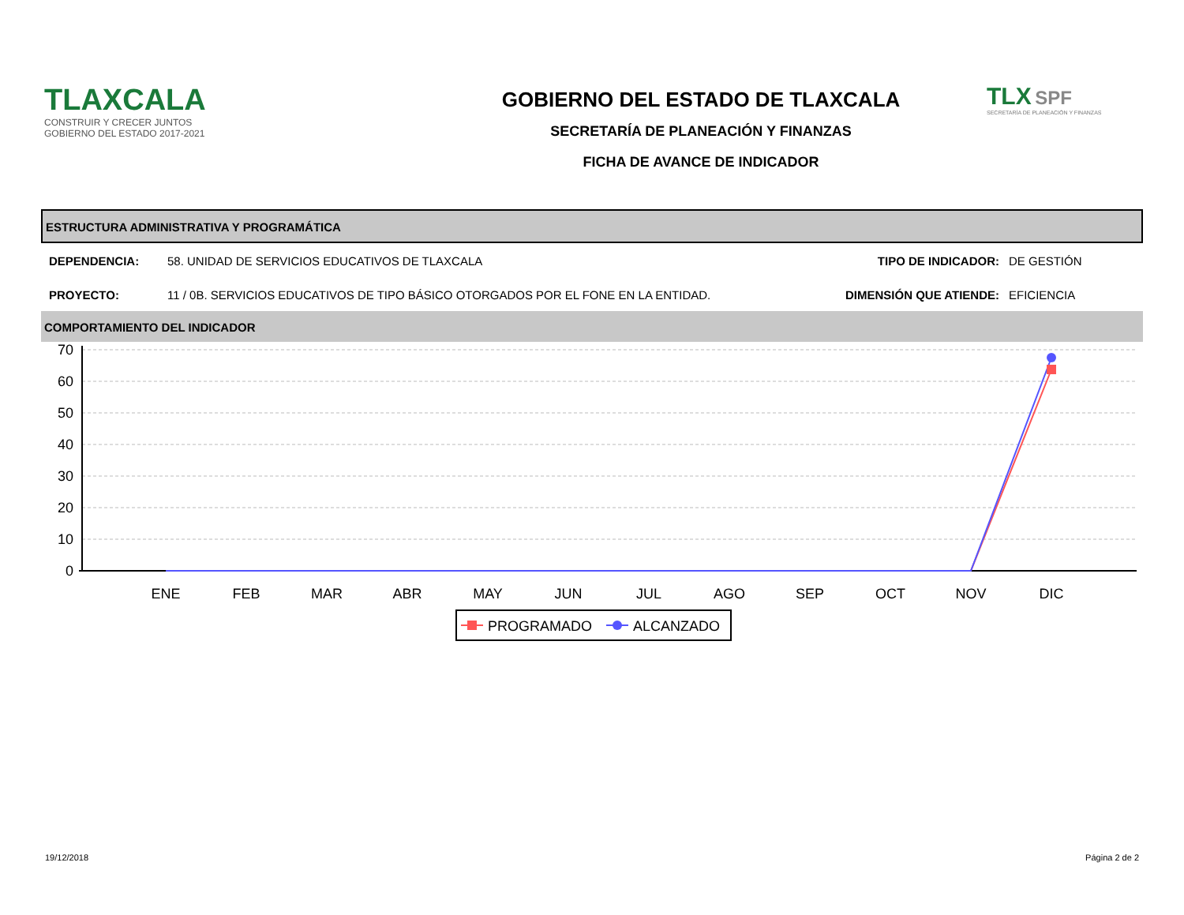TLAXCALA
CONSTRUIR Y CRECER JUNTOS
GOBIERNO DEL ESTADO 2017-2021
GOBIERNO DEL ESTADO DE TLAXCALA
SECRETARÍA DE PLANEACIÓN Y FINANZAS
FICHA DE AVANCE DE INDICADOR
TLX SPF
SECRETARÍA DE PLANEACIÓN Y FINANZAS
ESTRUCTURA ADMINISTRATIVA Y PROGRAMÁTICA
DEPENDENCIA: 58. UNIDAD DE SERVICIOS EDUCATIVOS DE TLAXCALA
TIPO DE INDICADOR: DE GESTIÓN
PROYECTO: 11 / 0B. SERVICIOS EDUCATIVOS DE TIPO BÁSICO OTORGADOS POR EL FONE EN LA ENTIDAD.
DIMENSIÓN QUE ATIENDE: EFICIENCIA
COMPORTAMIENTO DEL INDICADOR
70
60
50
40
30
20
10
0
ENE
FEB
MAR
ABR
MAY
JUN
JUL
AGO
SEP
OCT
NOV
DIC
PROGRAMADO
ALCANZADO
19/12/2018 Página 2 de 2